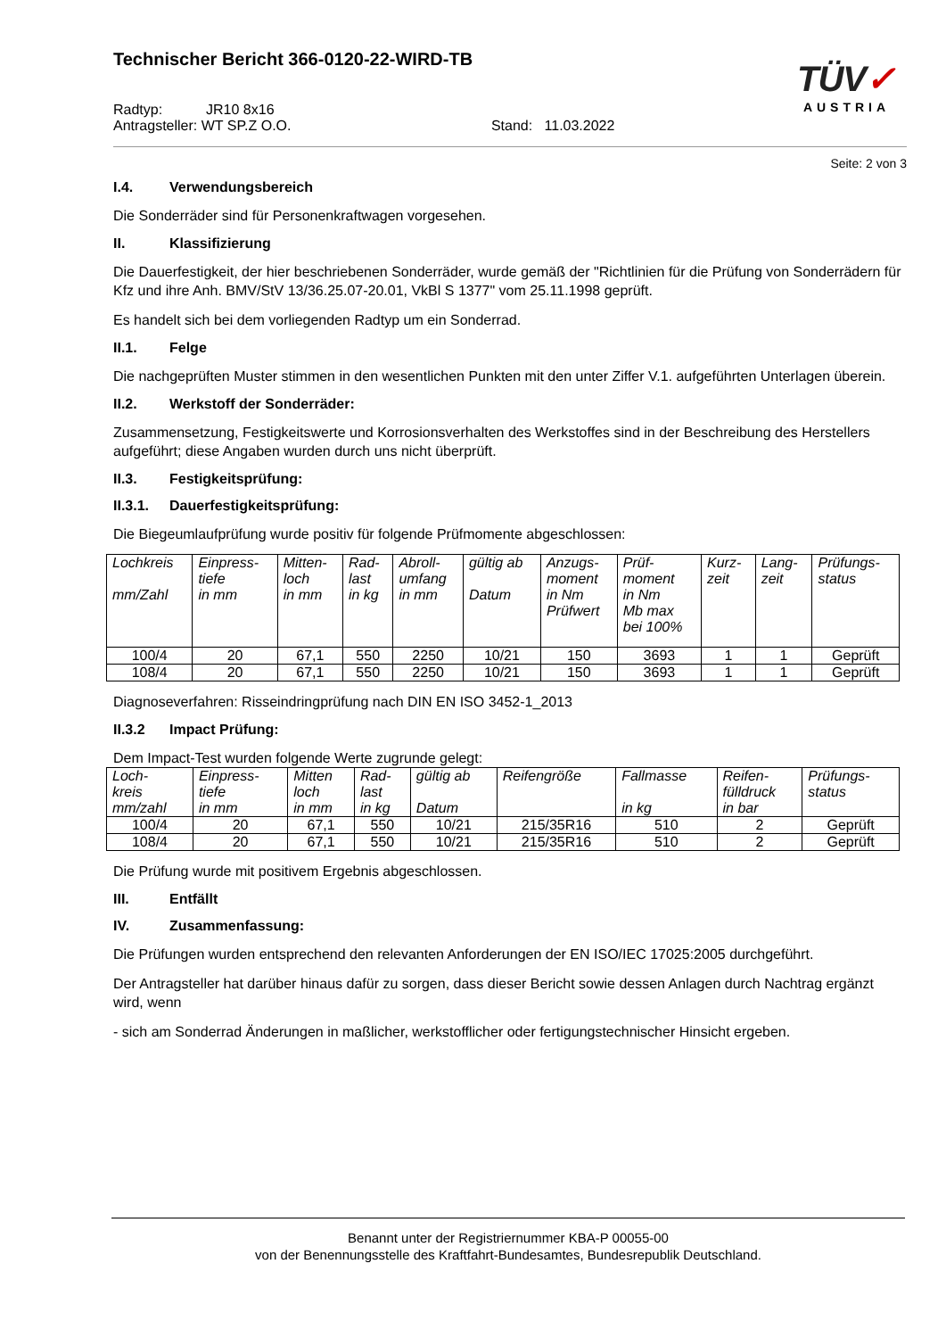Technischer Bericht 366-0120-22-WIRD-TB
Radtyp: JR10 8x16
Antragsteller: WT SP.Z O.O. Stand: 11.03.2022
TÜV✓
AUSTRIA
Seite: 2 von 3
I.4. Verwendungsbereich
Die Sonderräder sind für Personenkraftwagen vorgesehen.
II. Klassifizierung
Die Dauerfestigkeit, der hier beschriebenen Sonderräder, wurde gemäß der "Richtlinien für die Prüfung von Sonderrädern für Kfz und ihre Anh. BMV/StV 13/36.25.07-20.01, VkBl S 1377" vom 25.11.1998 geprüft.
Es handelt sich bei dem vorliegenden Radtyp um ein Sonderrad.
II.1. Felge
Die nachgeprüften Muster stimmen in den wesentlichen Punkten mit den unter Ziffer V.1. aufgeführten Unterlagen überein.
II.2. Werkstoff der Sonderräder:
Zusammensetzung, Festigkeitswerte und Korrosionsverhalten des Werkstoffes sind in der Beschreibung des Herstellers aufgeführt; diese Angaben wurden durch uns nicht überprüft.
II.3. Festigkeitsprüfung:
II.3.1. Dauerfestigkeitsprüfung:
Die Biegeumlaufprüfung wurde positiv für folgende Prüfmomente abgeschlossen:
| Lochkreis mm/Zahl | Einpress- tiefe in mm | Mitten- loch in mm | Rad- last in kg | Abroll- umfang in mm | gültig ab Datum | Anzugs- moment in Nm Prüfwert | Prüf- moment in Nm Mb max bei 100% | Kurz- zeit | Lang- zeit | Prüfungs- status |
| --- | --- | --- | --- | --- | --- | --- | --- | --- | --- | --- |
| 100/4 | 20 | 67,1 | 550 | 2250 | 10/21 | 150 | 3693 | 1 | 1 | Geprüft |
| 108/4 | 20 | 67,1 | 550 | 2250 | 10/21 | 150 | 3693 | 1 | 1 | Geprüft |
Diagnoseverfahren: Risseindringprüfung nach DIN EN ISO 3452-1_2013
II.3.2 Impact Prüfung:
Dem Impact-Test wurden folgende Werte zugrunde gelegt:
| Loch- kreis mm/zahl | Einpress- tiefe in mm | Mitten loch in mm | Rad- last in kg | gültig ab Datum | Reifengröße | Fallmasse in kg | Reifen- fülldruck in bar | Prüfungs- status |
| --- | --- | --- | --- | --- | --- | --- | --- | --- |
| 100/4 | 20 | 67,1 | 550 | 10/21 | 215/35R16 | 510 | 2 | Geprüft |
| 108/4 | 20 | 67,1 | 550 | 10/21 | 215/35R16 | 510 | 2 | Geprüft |
Die Prüfung wurde mit positivem Ergebnis abgeschlossen.
III. Entfällt
IV. Zusammenfassung:
Die Prüfungen wurden entsprechend den relevanten Anforderungen der EN ISO/IEC 17025:2005 durchgeführt.
Der Antragsteller hat darüber hinaus dafür zu sorgen, dass dieser Bericht sowie dessen Anlagen durch Nachtrag ergänzt wird, wenn
- sich am Sonderrad Änderungen in maßlicher, werkstofflicher oder fertigungstechnischer Hinsicht ergeben.
Benannt unter der Registriernummer KBA-P 00055-00
von der Benennungsstelle des Kraftfahrt-Bundesamtes, Bundesrepublik Deutschland.